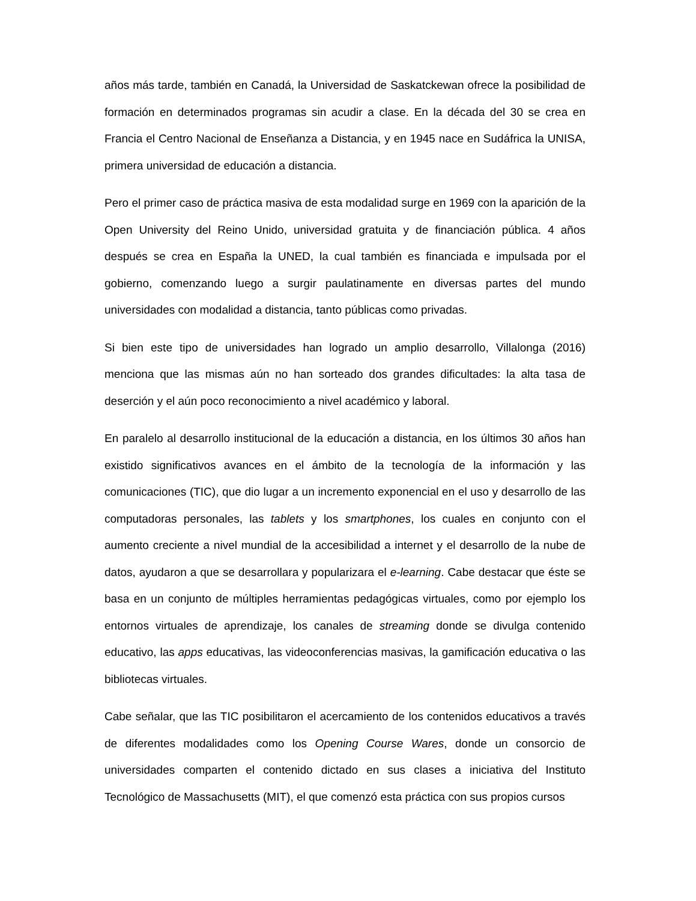años más tarde, también en Canadá, la Universidad de Saskatckewan ofrece la posibilidad de formación en determinados programas sin acudir a clase. En la década del 30 se crea en Francia el Centro Nacional de Enseñanza a Distancia, y en 1945 nace en Sudáfrica la UNISA, primera universidad de educación a distancia.
Pero el primer caso de práctica masiva de esta modalidad surge en 1969 con la aparición de la Open University del Reino Unido, universidad gratuita y de financiación pública. 4 años después se crea en España la UNED, la cual también es financiada e impulsada por el gobierno, comenzando luego a surgir paulatinamente en diversas partes del mundo universidades con modalidad a distancia, tanto públicas como privadas.
Si bien este tipo de universidades han logrado un amplio desarrollo, Villalonga (2016) menciona que las mismas aún no han sorteado dos grandes dificultades: la alta tasa de deserción y el aún poco reconocimiento a nivel académico y laboral.
En paralelo al desarrollo institucional de la educación a distancia, en los últimos 30 años han existido significativos avances en el ámbito de la tecnología de la información y las comunicaciones (TIC), que dio lugar a un incremento exponencial en el uso y desarrollo de las computadoras personales, las tablets y los smartphones, los cuales en conjunto con el aumento creciente a nivel mundial de la accesibilidad a internet y el desarrollo de la nube de datos, ayudaron a que se desarrollara y popularizara el e-learning. Cabe destacar que éste se basa en un conjunto de múltiples herramientas pedagógicas virtuales, como por ejemplo los entornos virtuales de aprendizaje, los canales de streaming donde se divulga contenido educativo, las apps educativas, las videoconferencias masivas, la gamificación educativa o las bibliotecas virtuales.
Cabe señalar, que las TIC posibilitaron el acercamiento de los contenidos educativos a través de diferentes modalidades como los Opening Course Wares, donde un consorcio de universidades comparten el contenido dictado en sus clases a iniciativa del Instituto Tecnológico de Massachusetts (MIT), el que comenzó esta práctica con sus propios cursos